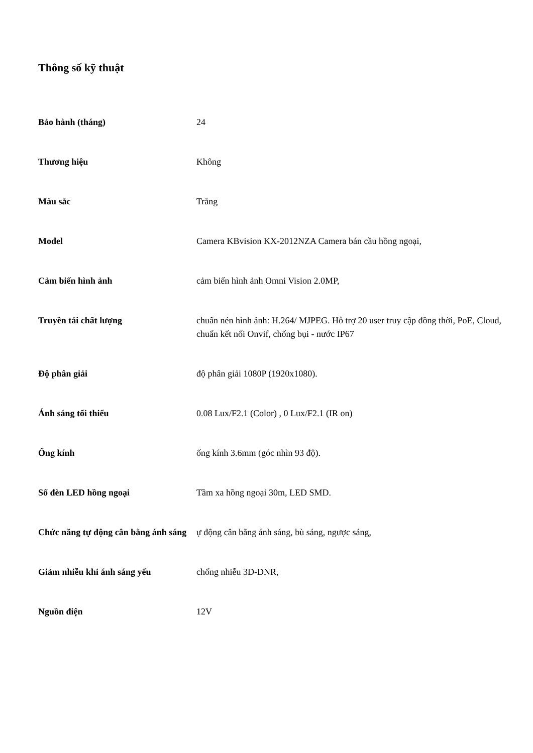Thông số kỹ thuật
| Bảo hành (tháng) | 24 |
| Thương hiệu | Không |
| Màu sắc | Trắng |
| Model | Camera KBvision KX-2012NZA Camera bán cầu hồng ngoại, |
| Cảm biến hình ảnh | cảm biến hình ảnh Omni Vision 2.0MP, |
| Truyền tải chất lượng | chuẩn nén hình ảnh: H.264/ MJPEG. Hỗ trợ 20 user truy cập đồng thời, PoE, Cloud, chuẩn kết nối Onvif, chống bụi - nước IP67 |
| Độ phân giải | độ phân giải 1080P (1920x1080). |
| Ánh sáng tối thiểu | 0.08 Lux/F2.1 (Color) , 0 Lux/F2.1 (IR on) |
| Ống kính | ống kính 3.6mm (góc nhìn 93 độ). |
| Số đèn LED hồng ngoại | Tầm xa hồng ngoại 30m, LED SMD. |
| Chức năng tự động cân bằng ánh sáng | ự động cân bằng ánh sáng, bù sáng, ngược sáng, |
| Giảm nhiễu khi ánh sáng yếu | chống nhiễu 3D-DNR, |
| Nguồn điện | 12V |